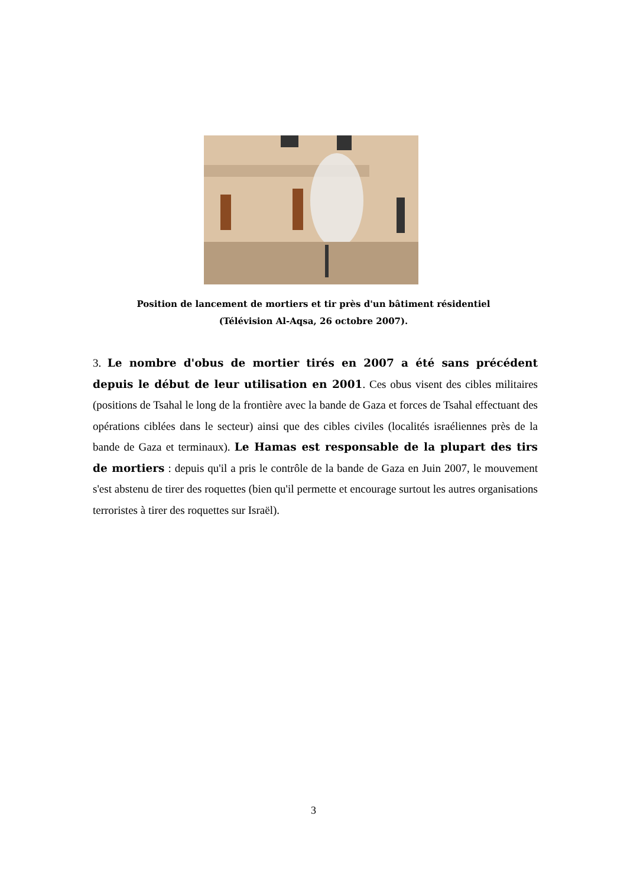Position de lancement de mortiers et tir près d'un bâtiment résidentiel
(Télévision Al-Aqsa, 26 octobre 2007).
3. Le nombre d'obus de mortier tirés en 2007 a été sans précédent depuis le début de leur utilisation en 2001. Ces obus visent des cibles militaires (positions de Tsahal le long de la frontière avec la bande de Gaza et forces de Tsahal effectuant des opérations ciblées dans le secteur) ainsi que des cibles civiles (localités israéliennes près de la bande de Gaza et terminaux). Le Hamas est responsable de la plupart des tirs de mortiers : depuis qu'il a pris le contrôle de la bande de Gaza en Juin 2007, le mouvement s'est abstenu de tirer des roquettes (bien qu'il permette et encourage surtout les autres organisations terroristes à tirer des roquettes sur Israël).
3